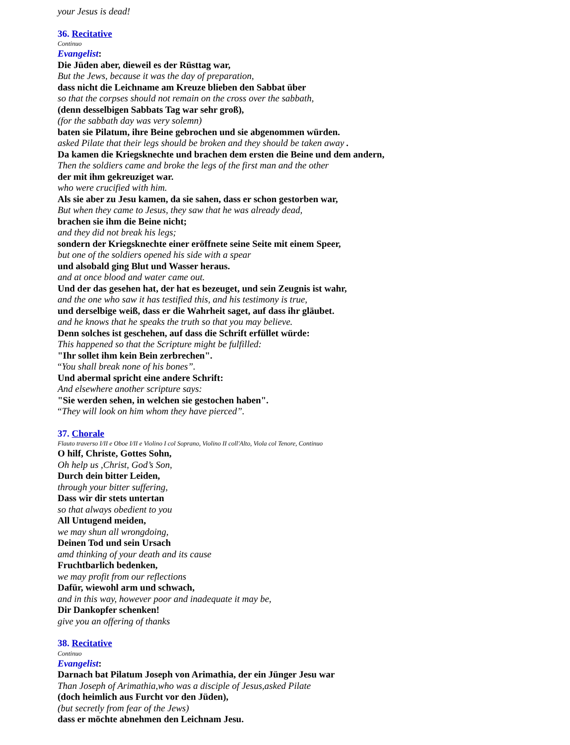your Jesus is dead!
36. Recitative
Continuo
Evangelist:
Die Jüden aber, dieweil es der Rüsttag war,
But the Jews, because it was the day of preparation,
dass nicht die Leichname am Kreuze blieben den Sabbat über
so that the corpses should not remain on the cross over the sabbath,
(denn desselbigen Sabbats Tag war sehr groß),
(for the sabbath day was very solemn)
baten sie Pilatum, ihre Beine gebrochen und sie abgenommen würden.
asked Pilate that their legs should be broken and they should be taken away .
Da kamen die Kriegsknechte und brachen dem ersten die Beine und dem andern,
Then the soldiers came and broke the legs of the first man and the other
der mit ihm gekreuziget war.
who were crucified with him.
Als sie aber zu Jesu kamen, da sie sahen, dass er schon gestorben war,
But when they came to Jesus, they saw that he was already dead,
brachen sie ihm die Beine nicht;
and they did not break his legs;
sondern der Kriegsknechte einer eröffnete seine Seite mit einem Speer,
but one of the soldiers opened his side with a spear
und alsobald ging Blut und Wasser heraus.
and at once blood and water came out.
Und der das gesehen hat, der hat es bezeuget, und sein Zeugnis ist wahr,
and the one who saw it has testified this, and his testimony is true,
und derselbige weiß, dass er die Wahrheit saget, auf dass ihr gläubet.
and he knows that he speaks the truth so that you may believe.
Denn solches ist geschehen, auf dass die Schrift erfüllet würde:
This happened so that the Scripture might be fulfilled:
"Ihr sollet ihm kein Bein zerbrechen".
“You shall break none of his bones”.
Und abermal spricht eine andere Schrift:
And elsewhere another scripture says:
"Sie werden sehen, in welchen sie gestochen haben".
“They will look on him whom they have pierced”.
37. Chorale
Flauto traverso I/II e Oboe I/II e Violino I col Soprano, Violino II coll'Alto, Viola col Tenore, Continuo
O hilf, Christe, Gottes Sohn,
Oh help us ,Christ, God’s Son,
Durch dein bitter Leiden,
through your bitter suffering,
Dass wir dir stets untertan
so that always obedient to you
All Untugend meiden,
we may shun all wrongdoing,
Deinen Tod und sein Ursach
amd thinking of your death and its cause
Fruchtbarlich bedenken,
we may profit from our reflections
Dafür, wiewohl arm und schwach,
and in this way, however poor and inadequate it may be,
Dir Dankopfer schenken!
give you an offering of thanks
38. Recitative
Continuo
Evangelist:
Darnach bat Pilatum Joseph von Arimathia, der ein Jünger Jesu war
Than Joseph of Arimathia,who was a disciple of Jesus,asked Pilate
(doch heimlich aus Furcht vor den Jüden),
(but secretly from fear of the Jews)
dass er möchte abnehmen den Leichnam Jesu.